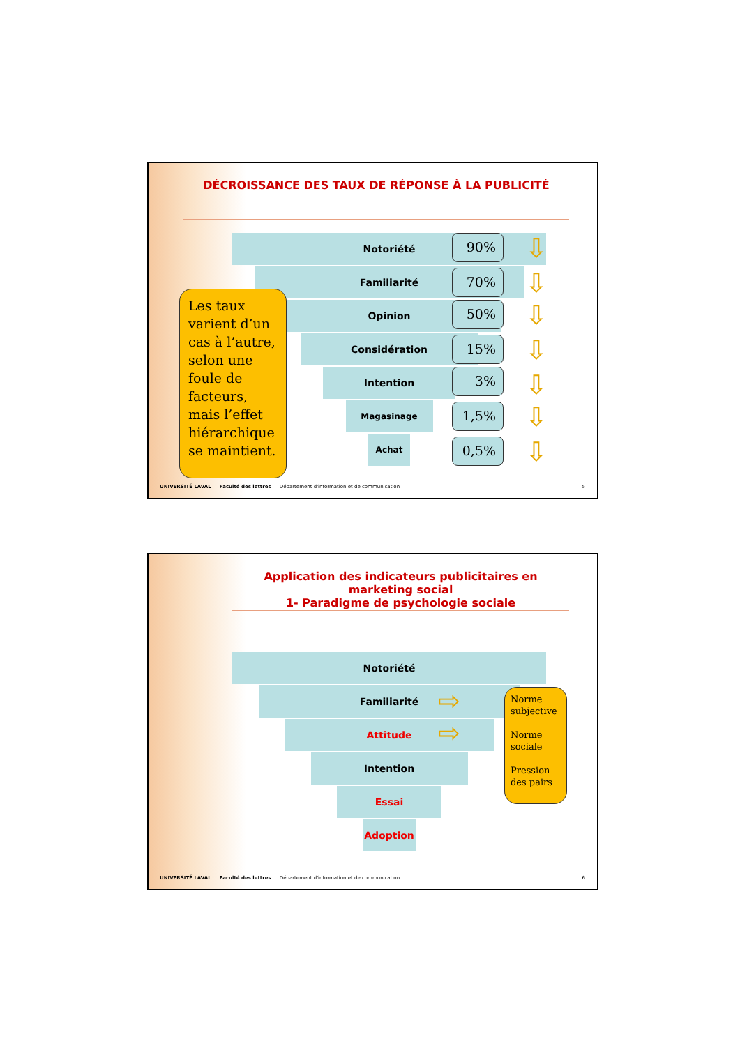DÉCROISSANCE DES TAUX DE RÉPONSE À LA PUBLICITÉ
Notoriété
Familiarité
Opinion
Considération
Intention
Magasinage
Achat
90%
70%
50%
15%
3%
1,5%
0,5%
⇩
⇩
⇩
⇩
⇩
⇩
⇩
Les taux varient d’un cas à l’autre, selon une foule de facteurs, mais l’effet hiérarchique se maintient.
UNIVERSITÉ LAVAL Faculté des lettres Département d'information et de communication 5
Application des indicateurs publicitaires en marketing social
1- Paradigme de psychologie sociale
Notoriété
Familiarité
Attitude
Intention
Essai
Adoption
⇨
⇨
Norme subjective
Norme sociale
Pression des pairs
UNIVERSITÉ LAVAL Faculté des lettres Département d'information et de communication 6